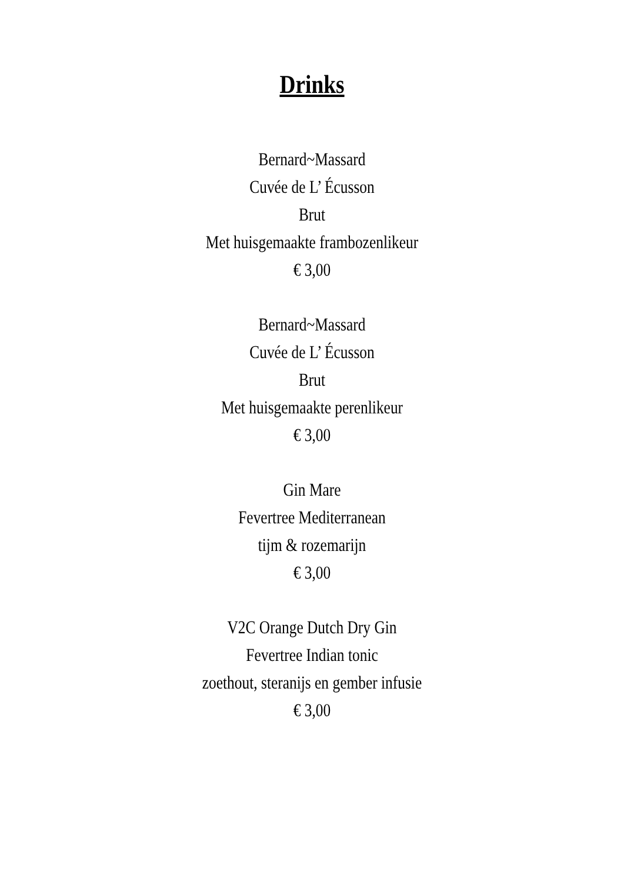Drinks
Bernard~Massard
Cuvée de L’ Écusson
Brut
Met huisgemaakte frambozenlikeur
€ 3,00
Bernard~Massard
Cuvée de L’ Écusson
Brut
Met huisgemaakte perenlikeur
€ 3,00
Gin Mare
Fevertree Mediterranean
tijm & rozemarijn
€ 3,00
V2C Orange Dutch Dry Gin
Fevertree Indian tonic
zoethout, steranijs en gember infusie
€ 3,00